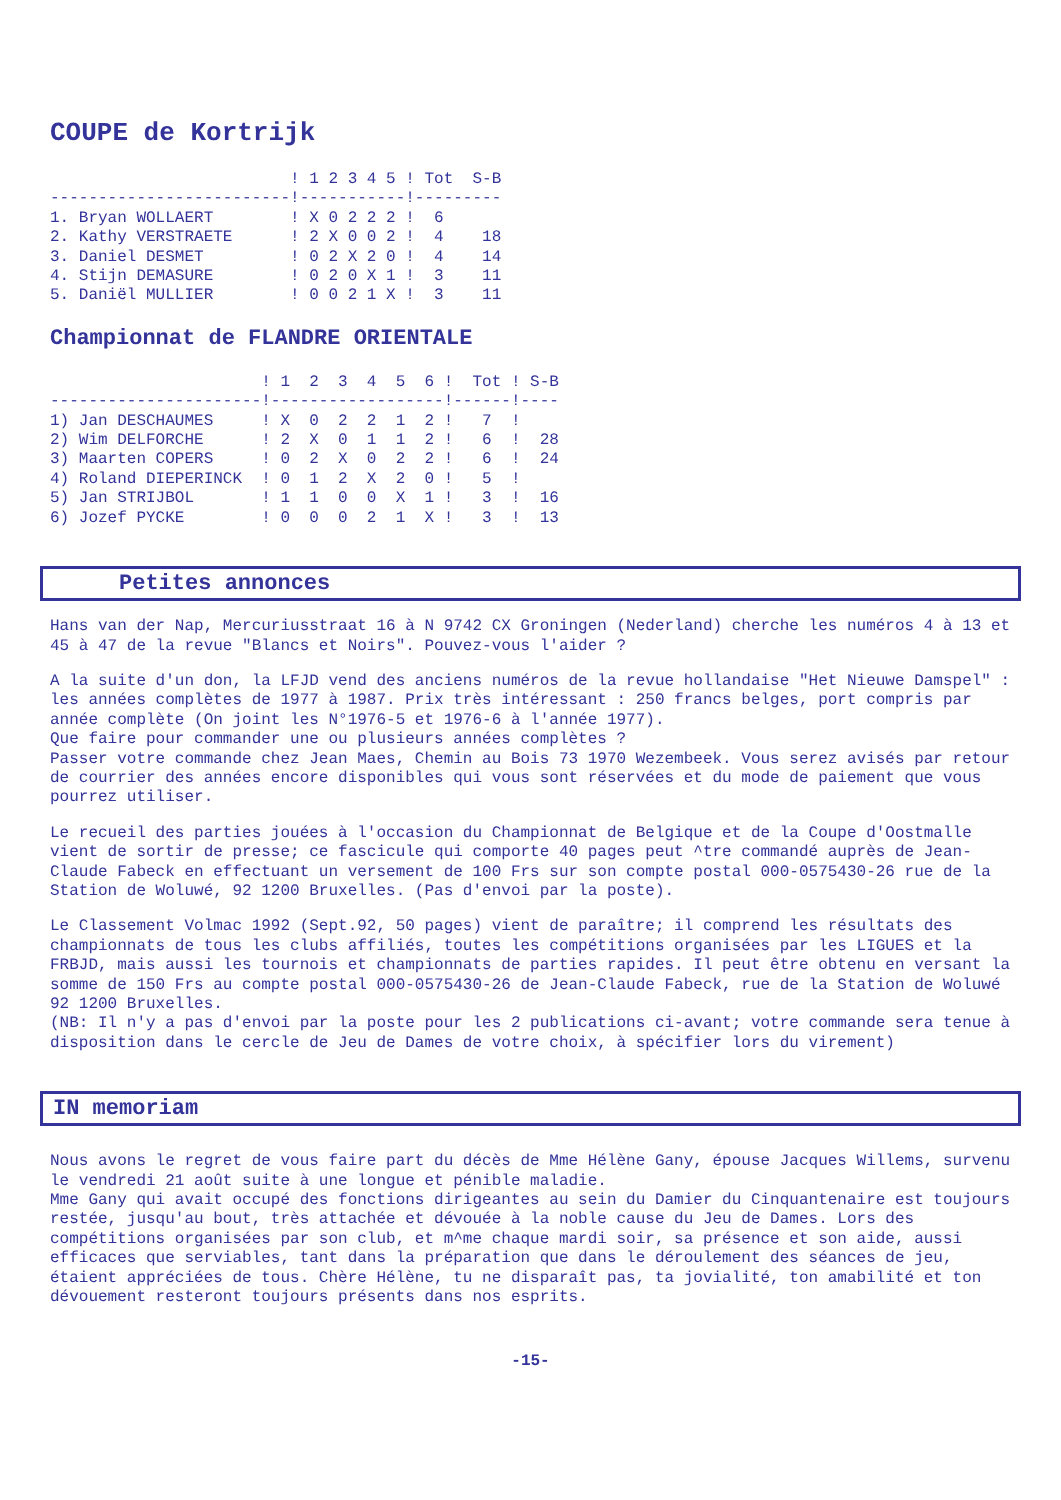COUPE de Kortrijk
                         ! 1 2 3 4 5 ! Tot  S-B
-------------------------!-----------!---------
1. Bryan WOLLAERT        ! X 0 2 2 2 !  6
2. Kathy VERSTRAETE      ! 2 X 0 0 2 !  4    18
3. Daniel DESMET         ! 0 2 X 2 0 !  4    14
4. Stijn DEMASURE        ! 0 2 0 X 1 !  3    11
5. Daniël MULLIER        ! 0 0 2 1 X !  3    11
Championnat de FLANDRE ORIENTALE
                      ! 1  2  3  4  5  6 !  Tot ! S-B
----------------------!------------------!------!----
1) Jan DESCHAUMES     ! X  0  2  2  1  2 !   7  !
2) Wim DELFORCHE      ! 2  X  0  1  1  2 !   6  !  28
3) Maarten COPERS     ! 0  2  X  0  2  2 !   6  !  24
4) Roland DIEPERINCK  ! 0  1  2  X  2  0 !   5  !
5) Jan STRIJBOL       ! 1  1  0  0  X  1 !   3  !  16
6) Jozef PYCKE        ! 0  0  0  2  1  X !   3  !  13
Petites annonces
Hans van der Nap, Mercuriusstraat 16 à N 9742 CX Groningen (Nederland) cherche les numéros 4 à 13 et 45 à 47 de la revue "Blancs et Noirs". Pouvez-vous l'aider ?
A la suite d'un don, la LFJD vend des anciens numéros de la revue hollandaise "Het Nieuwe Damspel" : les années complètes de 1977 à 1987. Prix très intéressant : 250 francs belges, port compris par année complète (On joint les N°1976-5 et 1976-6 à l'année 1977).
Que faire pour commander une ou plusieurs années complètes ?
Passer votre commande chez Jean Maes, Chemin au Bois 73 1970 Wezembeek. Vous serez avisés par retour de courrier des années encore disponibles qui vous sont réservées et du mode de paiement que vous pourrez utiliser.
Le recueil des parties jouées à l'occasion du Championnat de Belgique et de la Coupe d'Oostmalle vient de sortir de presse; ce fascicule qui comporte 40 pages peut ^tre commandé auprès de Jean-Claude Fabeck en effectuant un versement de 100 Frs sur son compte postal 000-0575430-26 rue de la Station de Woluwé, 92 1200 Bruxelles. (Pas d'envoi par la poste).
Le Classement Volmac 1992 (Sept.92, 50 pages) vient de paraître; il comprend les résultats des championnats de tous les clubs affiliés, toutes les compétitions organisées par les LIGUES et la FRBJD, mais aussi les tournois et championnats de parties rapides. Il peut être obtenu en versant la somme de 150 Frs au compte postal 000-0575430-26 de Jean-Claude Fabeck, rue de la Station de Woluwé 92 1200 Bruxelles.
(NB: Il n'y a pas d'envoi par la poste pour les 2 publications ci-avant; votre commande sera tenue à disposition dans le cercle de Jeu de Dames de votre choix, à spécifier lors du virement)
IN memoriam
Nous avons le regret de vous faire part du décès de Mme Hélène Gany, épouse Jacques Willems, survenu le vendredi 21 août suite à une longue et pénible maladie.
Mme Gany qui avait occupé des fonctions dirigeantes au sein du Damier du Cinquantenaire est toujours restée, jusqu'au bout, très attachée et dévouée à la noble cause du Jeu de Dames. Lors des compétitions organisées par son club, et m^me chaque mardi soir, sa présence et son aide, aussi efficaces que serviables, tant dans la préparation que dans le déroulement des séances de jeu, étaient appréciées de tous. Chère Hélène, tu ne disparaît pas, ta jovialité, ton amabilité et ton dévouement resteront toujours présents dans nos esprits.
-15-